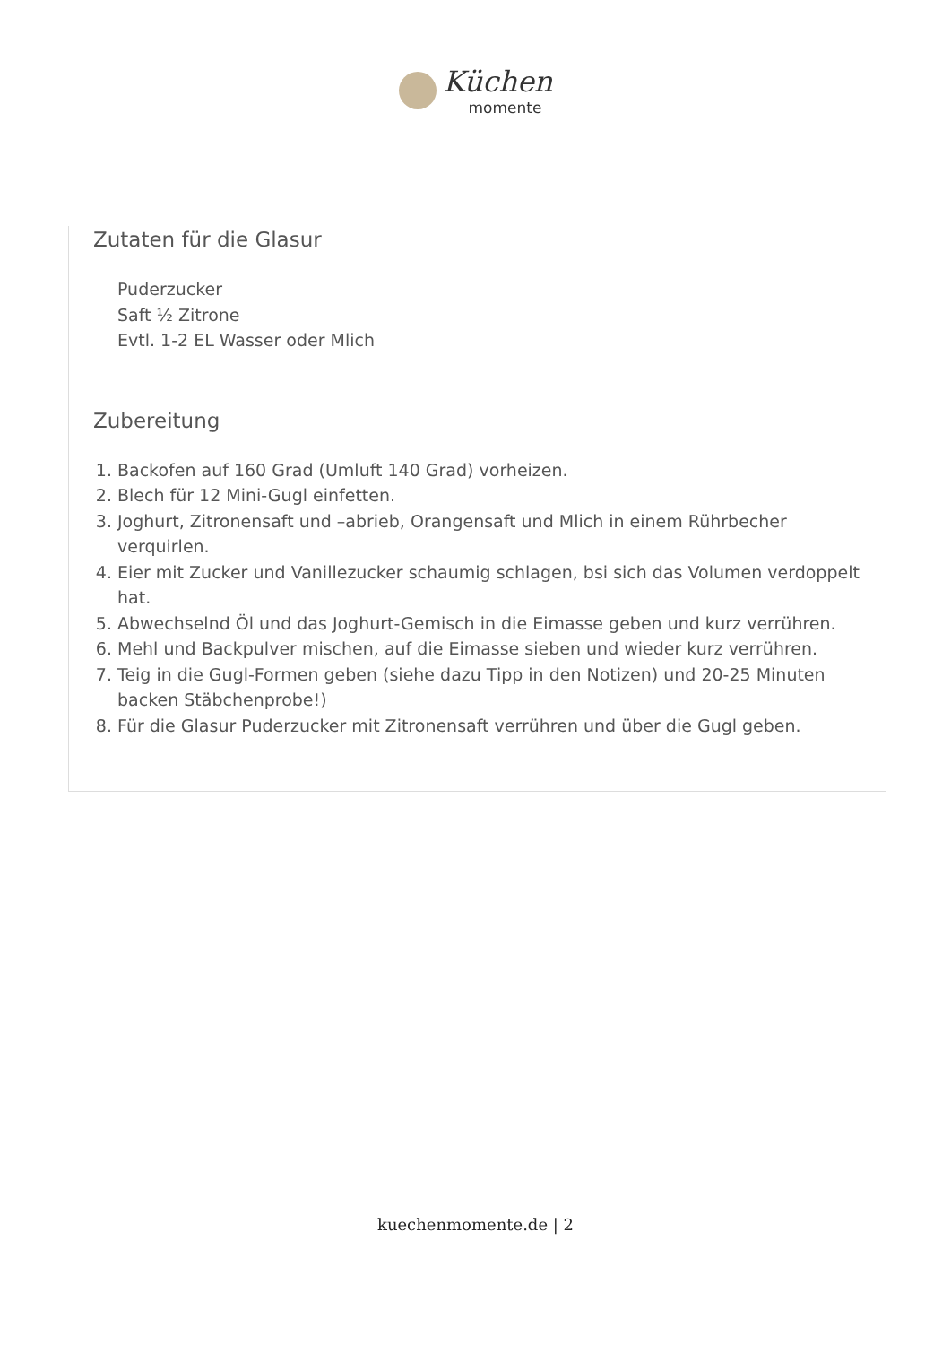Küchen
momente
Zutaten für die Glasur
Puderzucker
Saft ½ Zitrone
Evtl. 1-2 EL Wasser oder Mlich
Zubereitung
1. Backofen auf 160 Grad (Umluft 140 Grad) vorheizen.
2. Blech für 12 Mini-Gugl einfetten.
3. Joghurt, Zitronensaft und –abrieb, Orangensaft und Mlich in einem Rührbecher verquirlen.
4. Eier mit Zucker und Vanillezucker schaumig schlagen, bsi sich das Volumen verdoppelt hat.
5. Abwechselnd Öl und das Joghurt-Gemisch in die Eimasse geben und kurz verrühren.
6. Mehl und Backpulver mischen, auf die Eimasse sieben und wieder kurz verrühren.
7. Teig in die Gugl-Formen geben (siehe dazu Tipp in den Notizen) und 20-25 Minuten backen Stäbchenprobe!)
8. Für die Glasur Puderzucker mit Zitronensaft verrühren und über die Gugl geben.
kuechenmomente.de | 2